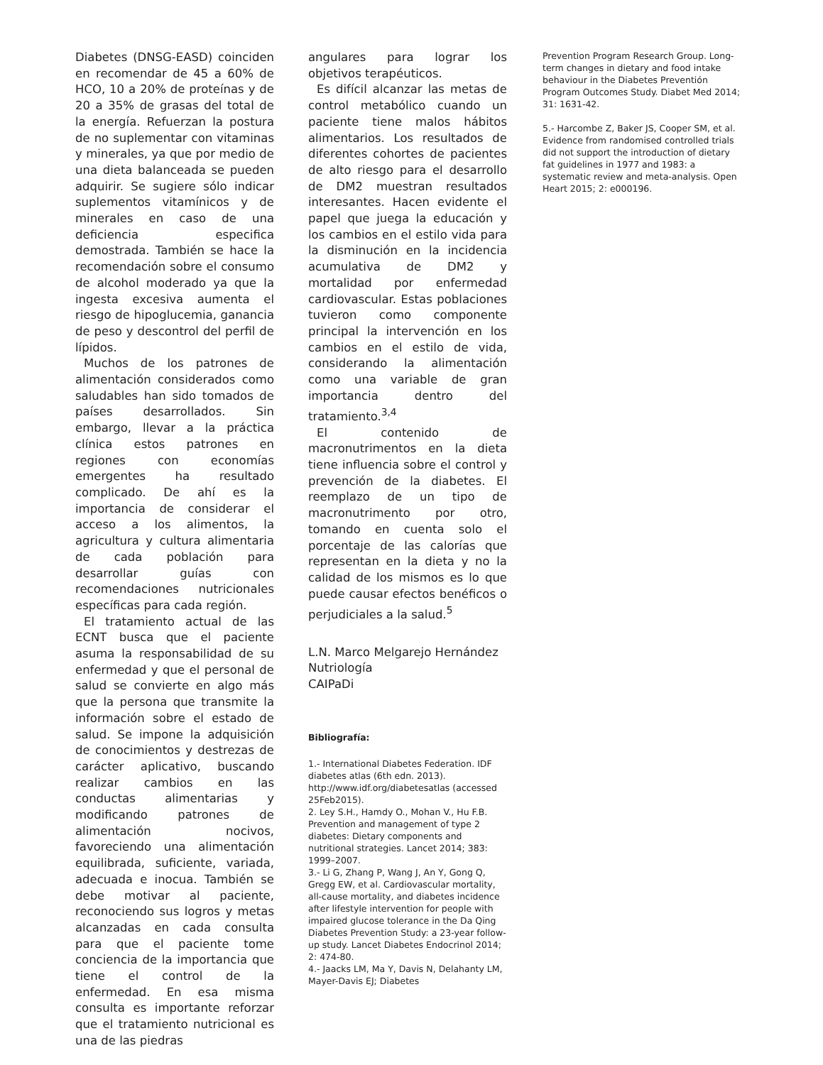Diabetes (DNSG-EASD) coinciden en recomendar de 45 a 60% de HCO, 10 a 20% de proteínas y de 20 a 35% de grasas del total de la energía. Refuerzan la postura de no suplementar con vitaminas y minerales, ya que por medio de una dieta balanceada se pueden adquirir. Se sugiere sólo indicar suplementos vitamínicos y de minerales en caso de una deficiencia especifica demostrada. También se hace la recomendación sobre el consumo de alcohol moderado ya que la ingesta excesiva aumenta el riesgo de hipoglucemia, ganancia de peso y descontrol del perfil de lípidos.
Muchos de los patrones de alimentación considerados como saludables han sido tomados de países desarrollados. Sin embargo, llevar a la práctica clínica estos patrones en regiones con economías emergentes ha resultado complicado. De ahí es la importancia de considerar el acceso a los alimentos, la agricultura y cultura alimentaria de cada población para desarrollar guías con recomendaciones nutricionales específicas para cada región.
El tratamiento actual de las ECNT busca que el paciente asuma la responsabilidad de su enfermedad y que el personal de salud se convierte en algo más que la persona que transmite la información sobre el estado de salud. Se impone la adquisición de conocimientos y destrezas de carácter aplicativo, buscando realizar cambios en las conductas alimentarias y modificando patrones de alimentación nocivos, favoreciendo una alimentación equilibrada, suficiente, variada, adecuada e inocua. También se debe motivar al paciente, reconociendo sus logros y metas alcanzadas en cada consulta para que el paciente tome conciencia de la importancia que tiene el control de la enfermedad. En esa misma consulta es importante reforzar que el tratamiento nutricional es una de las piedras
angulares para lograr los objetivos terapéuticos.
Es difícil alcanzar las metas de control metabólico cuando un paciente tiene malos hábitos alimentarios. Los resultados de diferentes cohortes de pacientes de alto riesgo para el desarrollo de DM2 muestran resultados interesantes. Hacen evidente el papel que juega la educación y los cambios en el estilo vida para la disminución en la incidencia acumulativa de DM2 y mortalidad por enfermedad cardiovascular. Estas poblaciones tuvieron como componente principal la intervención en los cambios en el estilo de vida, considerando la alimentación como una variable de gran importancia dentro del tratamiento.<sup>3,4</sup>
El contenido de macronutrimentos en la dieta tiene influencia sobre el control y prevención de la diabetes. El reemplazo de un tipo de macronutrimento por otro, tomando en cuenta solo el porcentaje de las calorías que representan en la dieta y no la calidad de los mismos es lo que puede causar efectos benéficos o perjudiciales a la salud.<sup>5</sup>
L.N. Marco Melgarejo Hernández
Nutriología
CAIPaDi
Bibliografía:
1.- International Diabetes Federation. IDF diabetes atlas (6th edn. 2013). http://www.idf.org/diabetesatlas (accessed 25Feb2015).
2. Ley S.H., Hamdy O., Mohan V., Hu F.B. Prevention and management of type 2 diabetes: Dietary components and nutritional strategies. Lancet 2014; 383: 1999–2007.
3.- Li G, Zhang P, Wang J, An Y, Gong Q, Gregg EW, et al. Cardiovascular mortality, all-cause mortality, and diabetes incidence after lifestyle intervention for people with impaired glucose tolerance in the Da Qing Diabetes Prevention Study: a 23-year follow-up study. Lancet Diabetes Endocrinol 2014; 2: 474-80.
4.- Jaacks LM, Ma Y, Davis N, Delahanty LM, Mayer-Davis EJ; Diabetes
Prevention Program Research Group. Long-term changes in dietary and food intake behaviour in the Diabetes Preventión Program Outcomes Study. Diabet Med 2014; 31: 1631-42.
5.- Harcombe Z, Baker JS, Cooper SM, et al. Evidence from randomised controlled trials did not support the introduction of dietary fat guidelines in 1977 and 1983: a systematic review and meta-analysis. Open Heart 2015; 2: e000196.